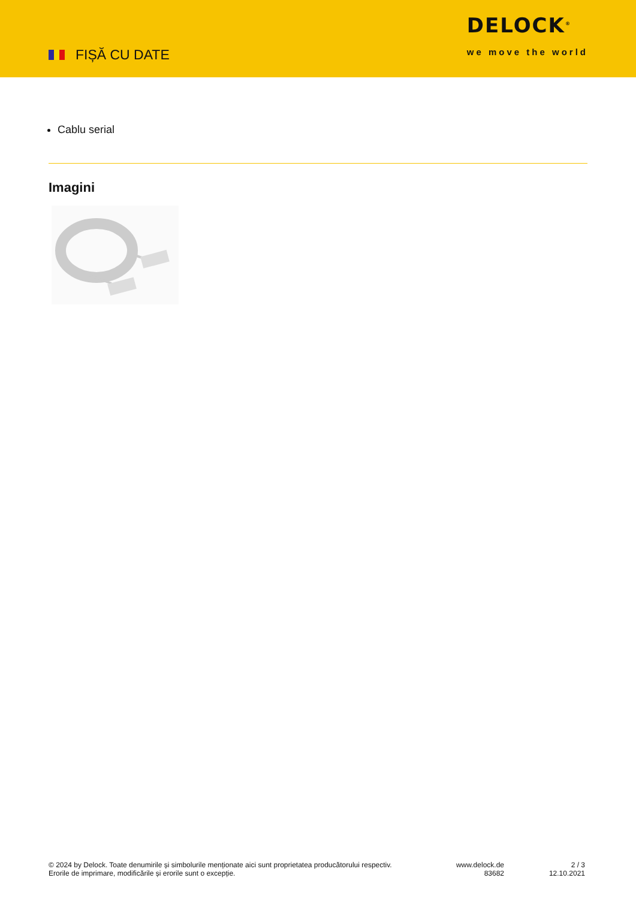FIȘĂ CU DATE
DELOCK<sup>®</sup>
we move the world
Cablu serial
Imagini
© 2024 by Delock. Toate denumirile și simbolurile menționate aici sunt proprietatea producătorului respectiv. Erorile de imprimare, modificările și erorile sunt o excepție.
www.delock.de
83682
2 / 3
12.10.2021